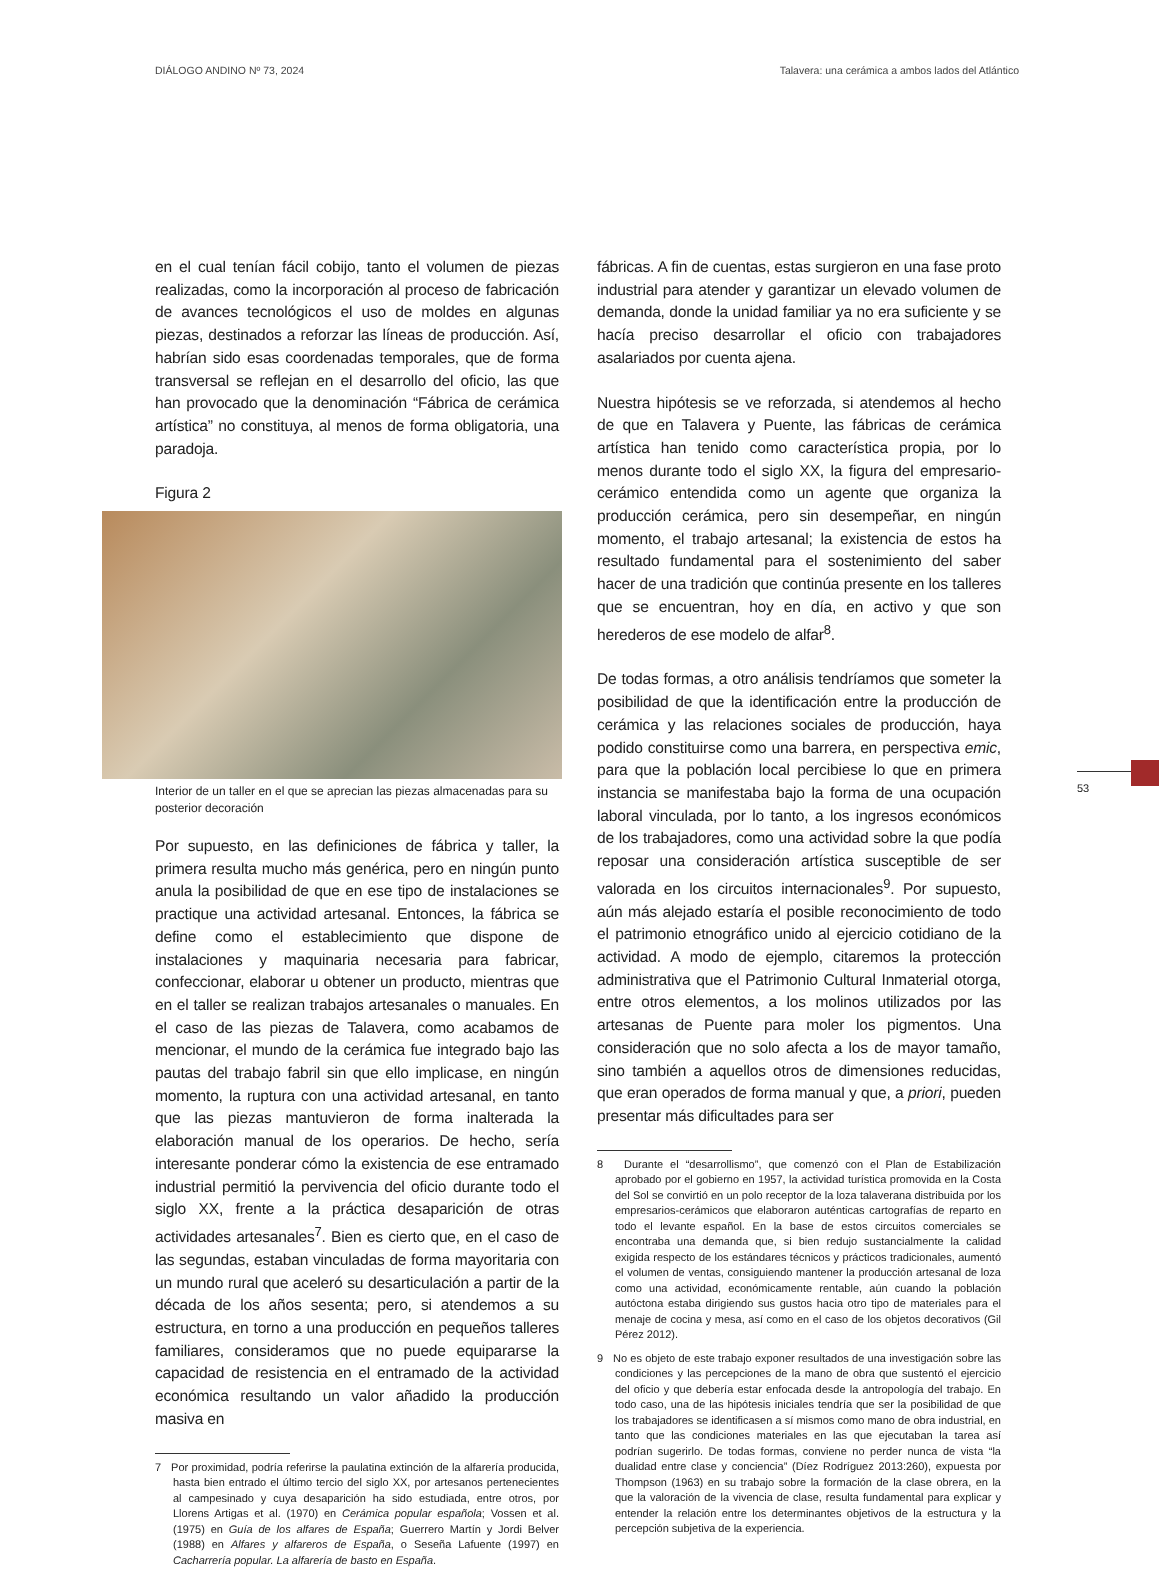DIÁLOGO ANDINO Nº 73, 2024 Talavera: una cerámica a ambos lados del Atlántico
en el cual tenían fácil cobijo, tanto el volumen de piezas realizadas, como la incorporación al proceso de fabricación de avances tecnológicos el uso de moldes en algunas piezas, destinados a reforzar las líneas de producción. Así, habrían sido esas coordenadas temporales, que de forma transversal se reflejan en el desarrollo del oficio, las que han provocado que la denominación “Fábrica de cerámica artística” no constituya, al menos de forma obligatoria, una paradoja.
Figura 2
Interior de un taller en el que se aprecian las piezas almacenadas para su posterior decoración
Por supuesto, en las definiciones de fábrica y taller, la primera resulta mucho más genérica, pero en ningún punto anula la posibilidad de que en ese tipo de instalaciones se practique una actividad artesanal. Entonces, la fábrica se define como el establecimiento que dispone de instalaciones y maquinaria necesaria para fabricar, confeccionar, elaborar u obtener un producto, mientras que en el taller se realizan trabajos artesanales o manuales. En el caso de las piezas de Talavera, como acabamos de mencionar, el mundo de la cerámica fue integrado bajo las pautas del trabajo fabril sin que ello implicase, en ningún momento, la ruptura con una actividad artesanal, en tanto que las piezas mantuvieron de forma inalterada la elaboración manual de los operarios. De hecho, sería interesante ponderar cómo la existencia de ese entramado industrial permitió la pervivencia del oficio durante todo el siglo XX, frente a la práctica desaparición de otras actividades artesanales<sup>7</sup>. Bien es cierto que, en el caso de las segundas, estaban vinculadas de forma mayoritaria con un mundo rural que aceleró su desarticulación a partir de la década de los años sesenta; pero, si atendemos a su estructura, en torno a una producción en pequeños talleres familiares, consideramos que no puede equipararse la capacidad de resistencia en el entramado de la actividad económica resultando un valor añadido la producción masiva en
7 Por proximidad, podría referirse la paulatina extinción de la alfarería producida, hasta bien entrado el último tercio del siglo XX, por artesanos pertenecientes al campesinado y cuya desaparición ha sido estudiada, entre otros, por Llorens Artigas et al. (1970) en Cerámica popular española; Vossen et al. (1975) en Guía de los alfares de España; Guerrero Martín y Jordi Belver (1988) en Alfares y alfareros de España, o Seseña Lafuente (1997) en Cacharrería popular. La alfarería de basto en España.
fábricas. A fin de cuentas, estas surgieron en una fase proto industrial para atender y garantizar un elevado volumen de demanda, donde la unidad familiar ya no era suficiente y se hacía preciso desarrollar el oficio con trabajadores asalariados por cuenta ajena.
Nuestra hipótesis se ve reforzada, si atendemos al hecho de que en Talavera y Puente, las fábricas de cerámica artística han tenido como característica propia, por lo menos durante todo el siglo XX, la figura del empresario-cerámico entendida como un agente que organiza la producción cerámica, pero sin desempeñar, en ningún momento, el trabajo artesanal; la existencia de estos ha resultado fundamental para el sostenimiento del saber hacer de una tradición que continúa presente en los talleres que se encuentran, hoy en día, en activo y que son herederos de ese modelo de alfar<sup>8</sup>.
De todas formas, a otro análisis tendríamos que someter la posibilidad de que la identificación entre la producción de cerámica y las relaciones sociales de producción, haya podido constituirse como una barrera, en perspectiva emic, para que la población local percibiese lo que en primera instancia se manifestaba bajo la forma de una ocupación laboral vinculada, por lo tanto, a los ingresos económicos de los trabajadores, como una actividad sobre la que podía reposar una consideración artística susceptible de ser valorada en los circuitos internacionales<sup>9</sup>. Por supuesto, aún más alejado estaría el posible reconocimiento de todo el patrimonio etnográfico unido al ejercicio cotidiano de la actividad. A modo de ejemplo, citaremos la protección administrativa que el Patrimonio Cultural Inmaterial otorga, entre otros elementos, a los molinos utilizados por las artesanas de Puente para moler los pigmentos. Una consideración que no solo afecta a los de mayor tamaño, sino también a aquellos otros de dimensiones reducidas, que eran operados de forma manual y que, a priori, pueden presentar más dificultades para ser
8 Durante el “desarrollismo”, que comenzó con el Plan de Estabilización aprobado por el gobierno en 1957, la actividad turística promovida en la Costa del Sol se convirtió en un polo receptor de la loza talaverana distribuida por los empresarios-cerámicos que elaboraron auténticas cartografías de reparto en todo el levante español. En la base de estos circuitos comerciales se encontraba una demanda que, si bien redujo sustancialmente la calidad exigida respecto de los estándares técnicos y prácticos tradicionales, aumentó el volumen de ventas, consiguiendo mantener la producción artesanal de loza como una actividad, económicamente rentable, aún cuando la población autóctona estaba dirigiendo sus gustos hacia otro tipo de materiales para el menaje de cocina y mesa, así como en el caso de los objetos decorativos (Gil Pérez 2012).
9 No es objeto de este trabajo exponer resultados de una investigación sobre las condiciones y las percepciones de la mano de obra que sustentó el ejercicio del oficio y que debería estar enfocada desde la antropología del trabajo. En todo caso, una de las hipótesis iniciales tendría que ser la posibilidad de que los trabajadores se identificasen a sí mismos como mano de obra industrial, en tanto que las condiciones materiales en las que ejecutaban la tarea así podrían sugerirlo. De todas formas, conviene no perder nunca de vista “la dualidad entre clase y conciencia” (Díez Rodríguez 2013:260), expuesta por Thompson (1963) en su trabajo sobre la formación de la clase obrera, en la que la valoración de la vivencia de clase, resulta fundamental para explicar y entender la relación entre los determinantes objetivos de la estructura y la percepción subjetiva de la experiencia.
53